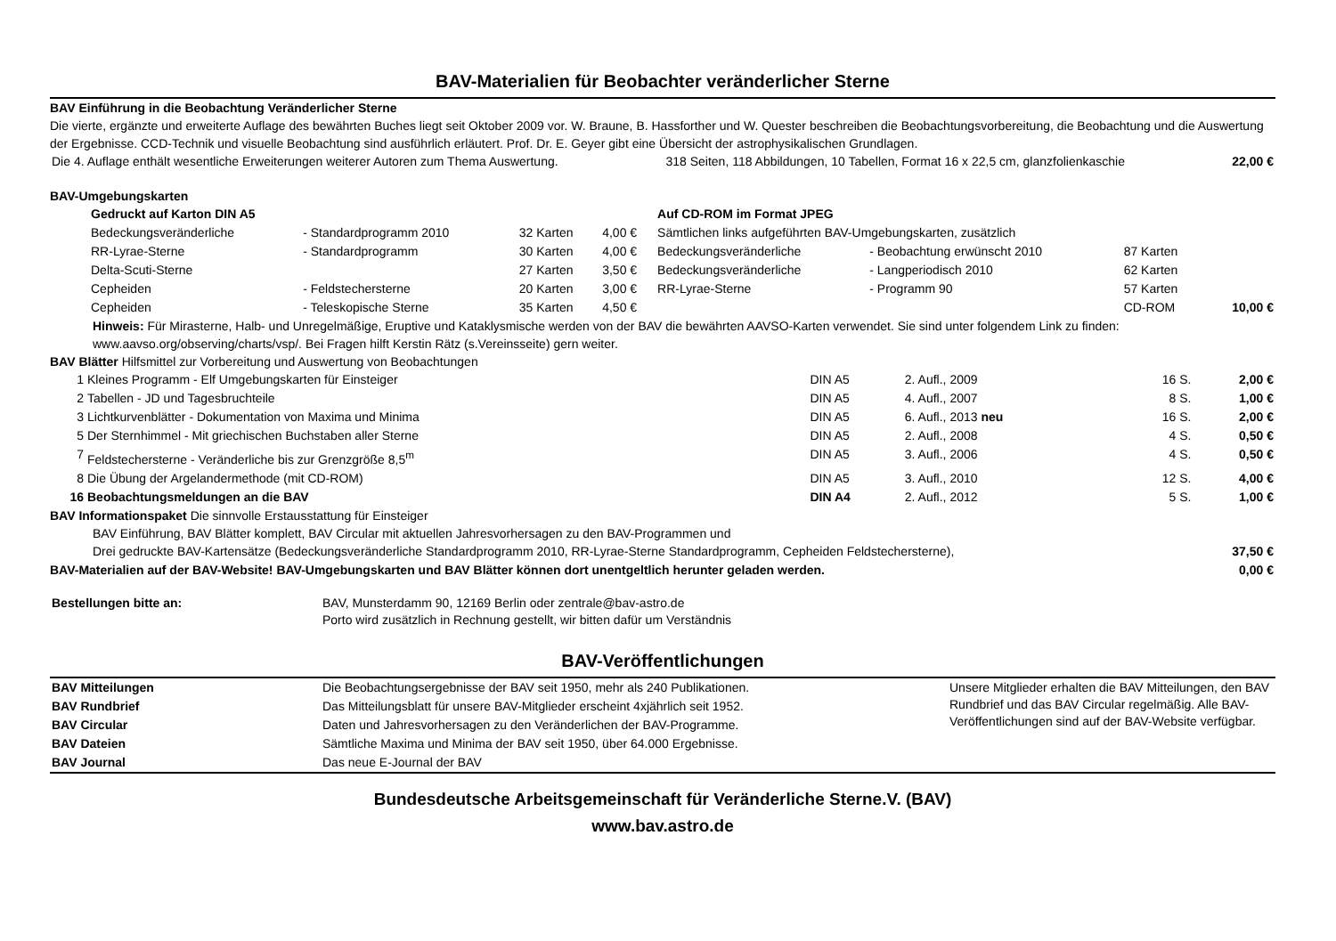BAV-Materialien für Beobachter veränderlicher Sterne
BAV Einführung in die Beobachtung Veränderlicher Sterne
Die vierte, ergänzte und erweiterte Auflage des bewährten Buches liegt seit Oktober 2009 vor. W. Braune, B. Hassforther und W. Quester beschreiben die Beobachtungsvorbereitung, die Beobachtung und die Auswertung der Ergebnisse. CCD-Technik und visuelle Beobachtung sind ausführlich erläutert. Prof. Dr. E. Geyer gibt eine Übersicht der astrophysikalischen Grundlagen.
| Die 4. Auflage enthält wesentliche Erweiterungen weiterer Autoren zum Thema Auswertung. | 318 Seiten, 118 Abbildungen, 10 Tabellen, Format 16 x 22,5 cm, glanzfolienkaschie | 22,00 € |
BAV-Umgebungskarten
| | Gedruckt auf Karton DIN A5 | | | | Auf CD-ROM im Format JPEG | | | | |
| | Bedeckungsveränderliche | - Standardprogramm 2010 | 32 Karten | 4,00 € | Sämtlichen links aufgeführten BAV-Umgebungskarten, zusätzlich | | | | |
| | RR-Lyrae-Sterne | - Standardprogramm | 30 Karten | 4,00 € | Bedeckungsveränderliche | - Beobachtung erwünscht 2010 | 87 Karten | | |
| | Delta-Scuti-Sterne | | 27 Karten | 3,50 € | Bedeckungsveränderliche | - Langperiodisch 2010 | 62 Karten | | |
| | Cepheiden | - Feldstechersterne | 20 Karten | 3,00 € | RR-Lyrae-Sterne | - Programm 90 | 57 Karten | | |
| | Cepheiden | - Teleskopische Sterne | 35 Karten | 4,50 € | | | CD-ROM | | 10,00 € |
Hinweis: Für Mirasterne, Halb- und Unregelmäßige, Eruptive und Kataklysmische werden von der BAV die bewährten AAVSO-Karten verwendet. Sie sind unter folgendem Link zu finden: www.aavso.org/observing/charts/vsp/. Bei Fragen hilft Kerstin Rätz (s.Vereinsseite) gern weiter.
BAV Blätter Hilfsmittel zur Vorbereitung und Auswertung von Beobachtungen
| 1 | Kleines Programm - Elf Umgebungskarten für Einsteiger | DIN A5 | 2. Aufl., 2009 | 16 S. | 2,00 € |
| 2 | Tabellen - JD und Tagesbruchteile | DIN A5 | 4. Aufl., 2007 | 8 S. | 1,00 € |
| 3 | Lichtkurvenblätter - Dokumentation von Maxima und Minima | DIN A5 | 6. Aufl., 2013 neu | 16 S. | 2,00 € |
| 5 | Der Sternhimmel - Mit griechischen Buchstaben aller Sterne | DIN A5 | 2. Aufl., 2008 | 4 S. | 0,50 € |
| 7 | Feldstechersterne - Veränderliche bis zur Grenzgröße 8,5<sup>m</sup> | DIN A5 | 3. Aufl., 2006 | 4 S. | 0,50 € |
| 8 | Die Übung der Argelandermethode (mit CD-ROM) | DIN A5 | 3. Aufl., 2010 | 12 S. | 4,00 € |
| 16 | Beobachtungsmeldungen an die BAV | DIN A4 | 2. Aufl., 2012 | 5 S. | 1,00 € |
BAV Informationspaket Die sinnvolle Erstausstattung für Einsteiger
BAV Einführung, BAV Blätter komplett, BAV Circular mit aktuellen Jahresvorhersagen zu den BAV-Programmen und
| Drei gedruckte BAV-Kartensätze (Bedeckungsveränderliche Standardprogramm 2010, RR-Lyrae-Sterne Standardprogramm, Cepheiden Feldstechersterne), | 37,50 € |
| BAV-Materialien auf der BAV-Website! BAV-Umgebungskarten und BAV Blätter können dort unentgeltlich herunter geladen werden. | 0,00 € |
| Bestellungen bitte an: | BAV, Munsterdamm 90, 12169 Berlin oder zentrale@bav-astro.de Porto wird zusätzlich in Rechnung gestellt, wir bitten dafür um Verständnis |
BAV-Veröffentlichungen
| BAV Mitteilungen | Die Beobachtungsergebnisse der BAV seit 1950, mehr als 240 Publikationen. | Unsere Mitglieder erhalten die BAV Mitteilungen, den BAV Rundbrief und das BAV Circular regelmäßig. Alle BAV-Veröffentlichungen sind auf der BAV-Website verfügbar. |
| BAV Rundbrief | Das Mitteilungsblatt für unsere BAV-Mitglieder erscheint 4xjährlich seit 1952. | |
| BAV Circular | Daten und Jahresvorhersagen zu den Veränderlichen der BAV-Programme. | |
| BAV Dateien | Sämtliche Maxima und Minima der BAV seit 1950, über 64.000 Ergebnisse. | |
| BAV Journal | Das neue E-Journal der BAV | |
Bundesdeutsche Arbeitsgemeinschaft für Veränderliche Sterne.V. (BAV)
www.bav.astro.de